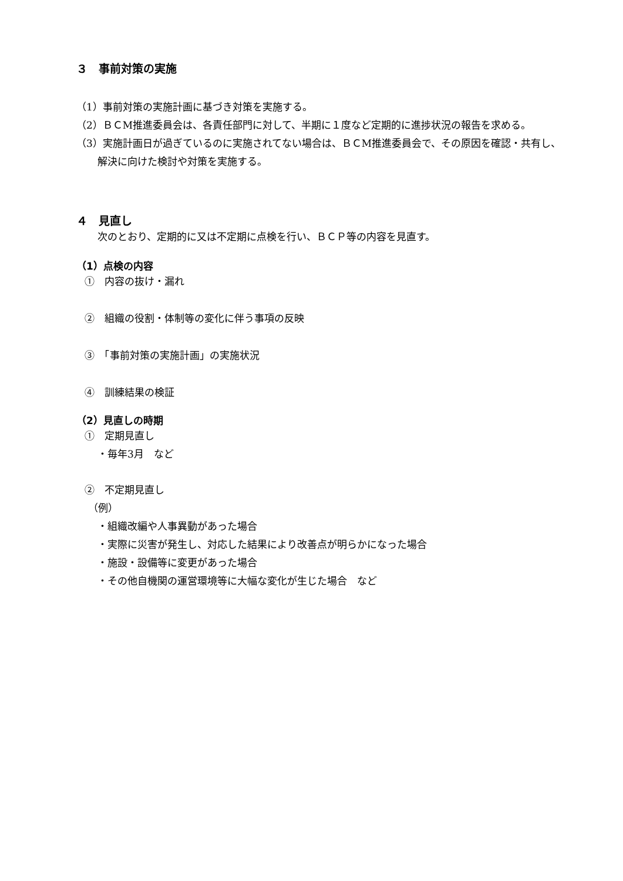３　事前対策の実施
（1）事前対策の実施計画に基づき対策を実施する。
（2）ＢＣM推進委員会は、各責任部門に対して、半期に１度など定期的に進捗状況の報告を求める。
（3）実施計画日が過ぎているのに実施されてない場合は、ＢＣM推進委員会で、その原因を確認・共有し、解決に向けた検討や対策を実施する。
４　見直し
次のとおり、定期的に又は不定期に点検を行い、ＢＣＰ等の内容を見直す。
（1）点検の内容
①　内容の抜け・漏れ
②　組織の役割・体制等の変化に伴う事項の反映
③　「事前対策の実施計画」の実施状況
④　訓練結果の検証
（2）見直しの時期
①　定期見直し
・毎年3月　など
②　不定期見直し
（例）
・組織改編や人事異動があった場合
・実際に災害が発生し、対応した結果により改善点が明らかになった場合
・施設・設備等に変更があった場合
・その他自機関の運営環境等に大幅な変化が生じた場合　など